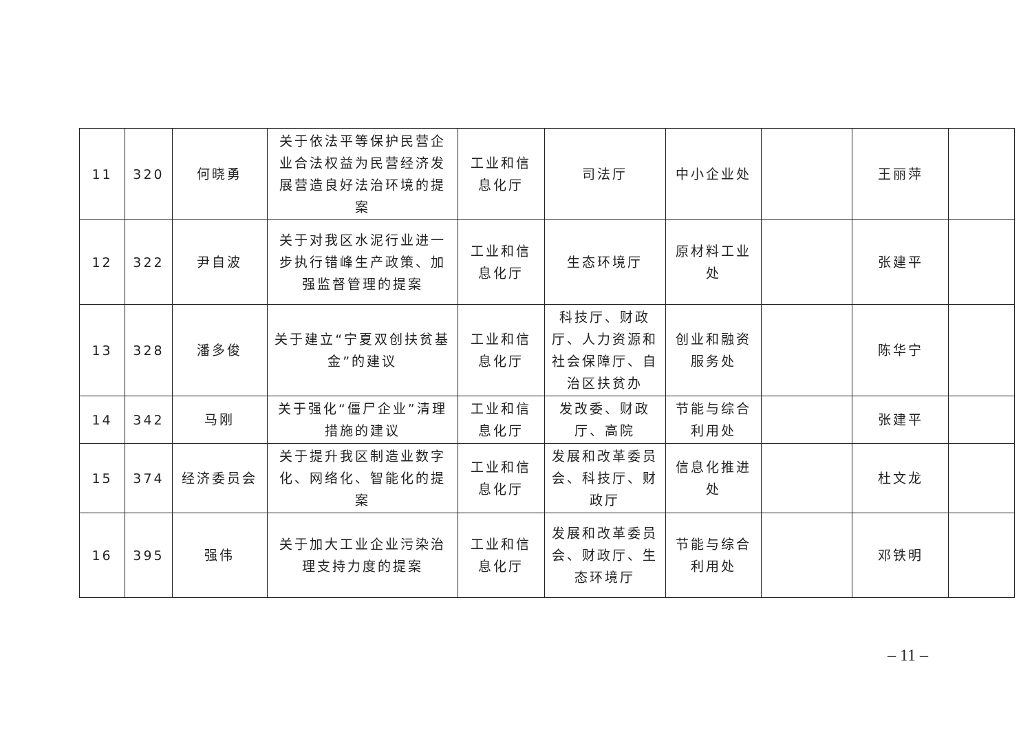| 11 | 320 | 何晓勇 | 关于依法平等保护民营企业合法权益为民营经济发展营造良好法治环境的提案 | 工业和信息化厅 | 司法厅 | 中小企业处 | | 王丽萍 | |
| 12 | 322 | 尹自波 | 关于对我区水泥行业进一步执行错峰生产政策、加强监督管理的提案 | 工业和信息化厅 | 生态环境厅 | 原材料工业处 | | 张建平 | |
| 13 | 328 | 潘多俊 | 关于建立“宁夏双创扶贫基金”的建议 | 工业和信息化厅 | 科技厅、财政厅、人力资源和社会保障厅、自治区扶贫办 | 创业和融资服务处 | | 陈华宁 | |
| 14 | 342 | 马刚 | 关于强化“僵尸企业”清理措施的建议 | 工业和信息化厅 | 发改委、财政厅、高院 | 节能与综合利用处 | | 张建平 | |
| 15 | 374 | 经济委员会 | 关于提升我区制造业数字化、网络化、智能化的提案 | 工业和信息化厅 | 发展和改革委员会、科技厅、财政厅 | 信息化推进处 | | 杜文龙 | |
| 16 | 395 | 强伟 | 关于加大工业企业污染治理支持力度的提案 | 工业和信息化厅 | 发展和改革委员会、财政厅、生态环境厅 | 节能与综合利用处 | | 邓铁明 | |
– 11 –